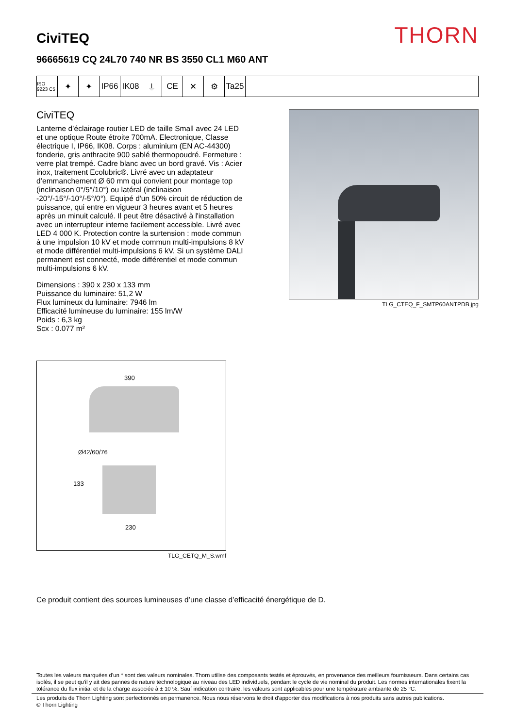CiviTEQ
THORN
96665619 CQ 24L70 740 NR BS 3550 CL1 M60 ANT
ISO 9223 C5
✦ ✦ IP66 IK08 ⏚ CE ✕ ⚙ Ta25
CiviTEQ
Lanterne d’éclairage routier LED de taille Small avec 24 LED et une optique Route étroite 700mA. Electronique, Classe électrique I, IP66, IK08. Corps : aluminium (EN AC-44300) fonderie, gris anthracite 900 sablé thermopoudré. Fermeture : verre plat trempé. Cadre blanc avec un bord gravé. Vis : Acier inox, traitement Ecolubric®. Livré avec un adaptateur d’emmanchement Ø 60 mm qui convient pour montage top (inclinaison 0°/5°/10°) ou latéral (inclinaison -20°/-15°/-10°/-5°/0°). Equipé d'un 50% circuit de réduction de puissance, qui entre en vigueur 3 heures avant et 5 heures après un minuit calculé. Il peut être désactivé à l'installation avec un interrupteur interne facilement accessible. Livré avec LED 4 000 K. Protection contre la surtension : mode commun à une impulsion 10 kV et mode commun multi-impulsions 8 kV et mode différentiel multi-impulsions 6 kV. Si un système DALI permanent est connecté, mode différentiel et mode commun multi-impulsions 6 kV.
Dimensions : 390 x 230 x 133 mm
Puissance du luminaire: 51,2 W
Flux lumineux du luminaire: 7946 lm
Efficacité lumineuse du luminaire: 155 lm/W
Poids : 6,3 kg
Scx : 0.077 m²
TLG_CTEQ_F_SMTP60ANTPDB.jpg
390
Ø42/60/76
133
230
TLG_CETQ_M_S.wmf
Ce produit contient des sources lumineuses d’une classe d’efficacité énergétique de D.
Toutes les valeurs marquées d'un * sont des valeurs nominales. Thorn utilise des composants testés et éprouvés, en provenance des meilleurs fournisseurs. Dans certains cas isolés, il se peut qu’il y ait des pannes de nature technologique au niveau des LED individuels, pendant le cycle de vie nominal du produit. Les normes internationales fixent la tolérance du flux initial et de la charge associée à ± 10 %. Sauf indication contraire, les valeurs sont applicables pour une température ambiante de 25 °C.
Les produits de Thorn Lighting sont perfectionnés en permanence. Nous nous réservons le droit d'apporter des modifications à nos produits sans autres publications.
© Thorn Lighting